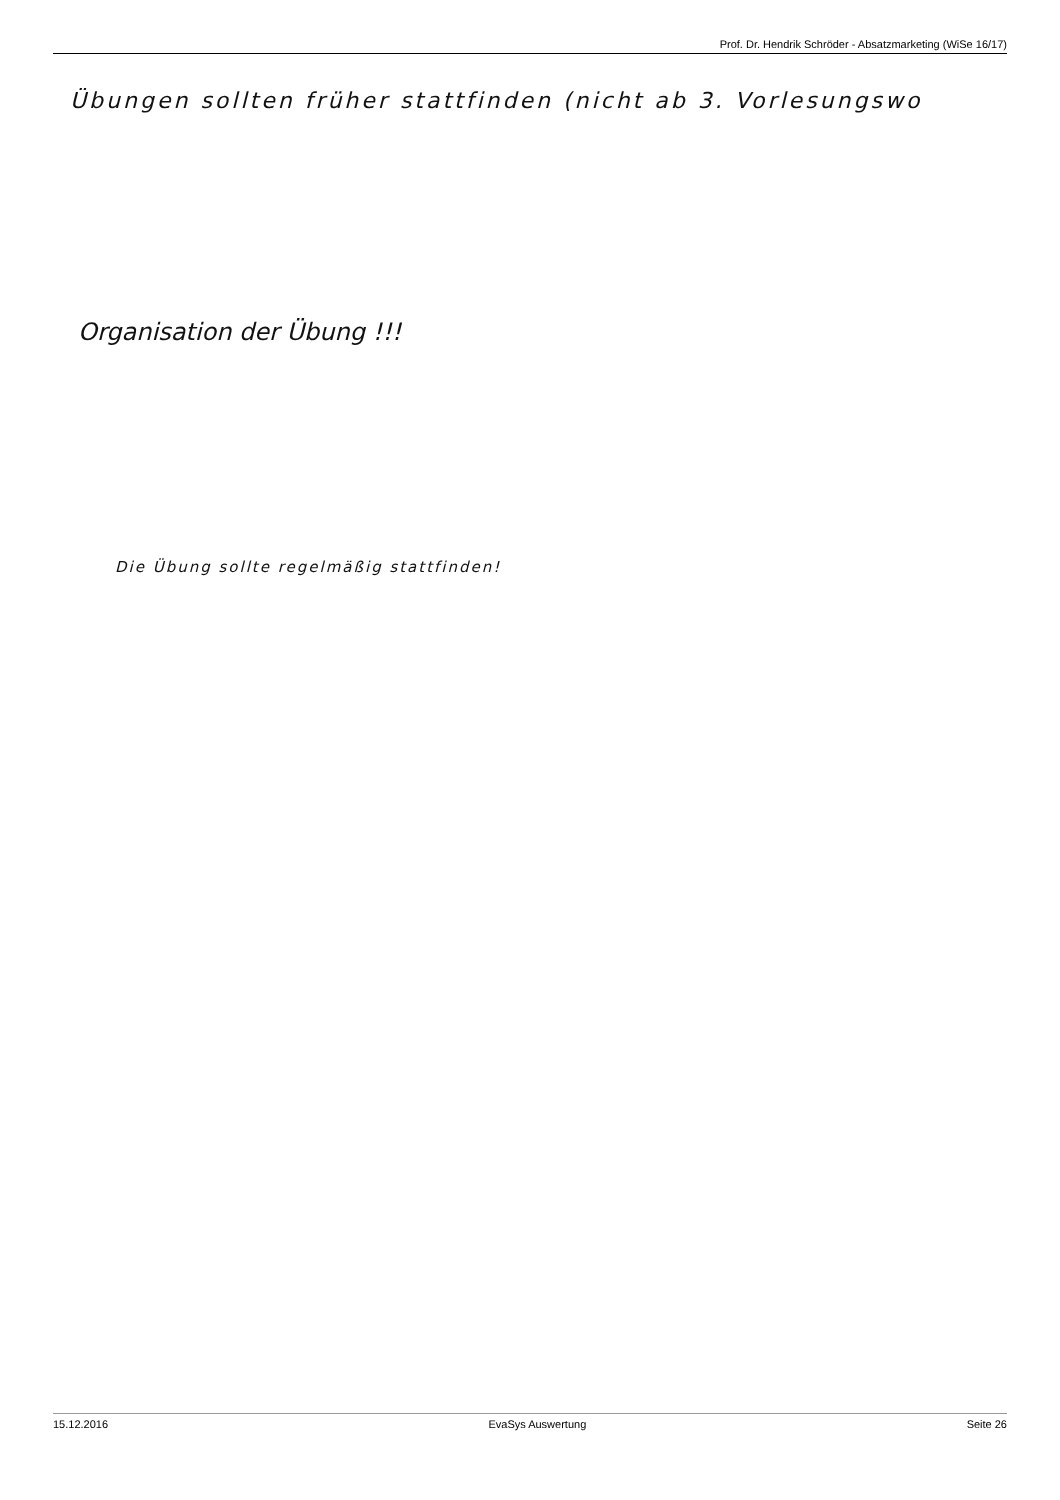Prof. Dr. Hendrik Schröder - Absatzmarketing (WiSe 16/17)
Übungen sollten früher stattfinden (nicht ab 3. Vorlesungswo
Organisation der Übung !!!
Die Übung sollte regelmäßig stattfinden!
15.12.2016 EvaSys Auswertung Seite 26